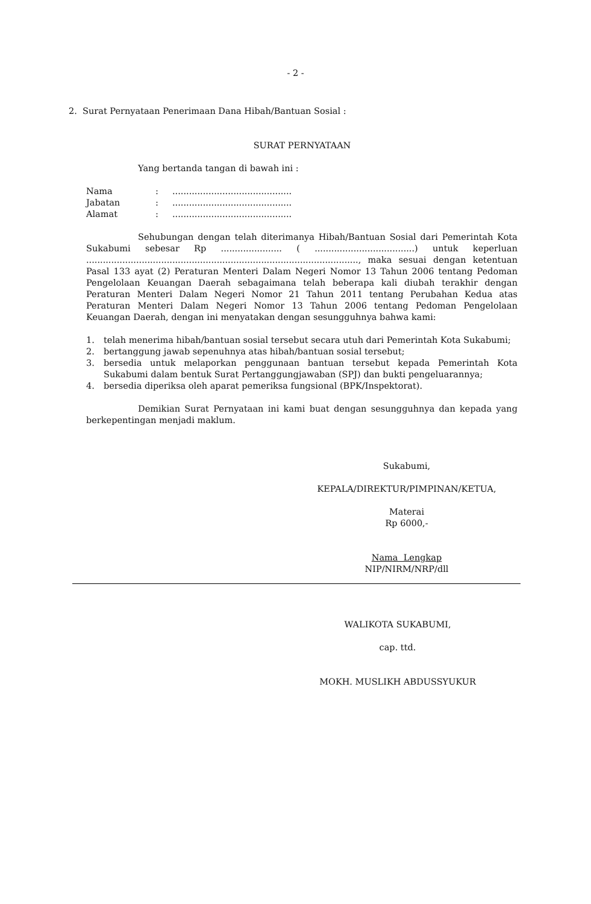- 2 -
2. Surat Pernyataan Penerimaan Dana Hibah/Bantuan Sosial :
SURAT PERNYATAAN
Yang bertanda tangan di bawah ini :
| Nama | : | ........................................... |
| Jabatan | : | ........................................... |
| Alamat | : | ........................................... |
Sehubungan dengan telah diterimanya Hibah/Bantuan Sosial dari Pemerintah Kota Sukabumi sebesar Rp ...................... ( ....................................) untuk keperluan .................................................................................................., maka sesuai dengan ketentuan Pasal 133 ayat (2) Peraturan Menteri Dalam Negeri Nomor 13 Tahun 2006 tentang Pedoman Pengelolaan Keuangan Daerah sebagaimana telah beberapa kali diubah terakhir dengan Peraturan Menteri Dalam Negeri Nomor 21 Tahun 2011 tentang Perubahan Kedua atas Peraturan Menteri Dalam Negeri Nomor 13 Tahun 2006 tentang Pedoman Pengelolaan Keuangan Daerah, dengan ini menyatakan dengan sesungguhnya bahwa kami:
1. telah menerima hibah/bantuan sosial tersebut secara utuh dari Pemerintah Kota Sukabumi;
2. bertanggung jawab sepenuhnya atas hibah/bantuan sosial tersebut;
3. bersedia untuk melaporkan penggunaan bantuan tersebut kepada Pemerintah Kota Sukabumi dalam bentuk Surat Pertanggungjawaban (SPJ) dan bukti pengeluarannya;
4. bersedia diperiksa oleh aparat pemeriksa fungsional (BPK/Inspektorat).
Demikian Surat Pernyataan ini kami buat dengan sesungguhnya dan kepada yang berkepentingan menjadi maklum.
Sukabumi,
KEPALA/DIREKTUR/PIMPINAN/KETUA,
Materai
Rp 6000,-
Nama Lengkap
NIP/NIRM/NRP/dll
WALIKOTA SUKABUMI,
cap. ttd.
MOKH. MUSLIKH ABDUSSYUKUR